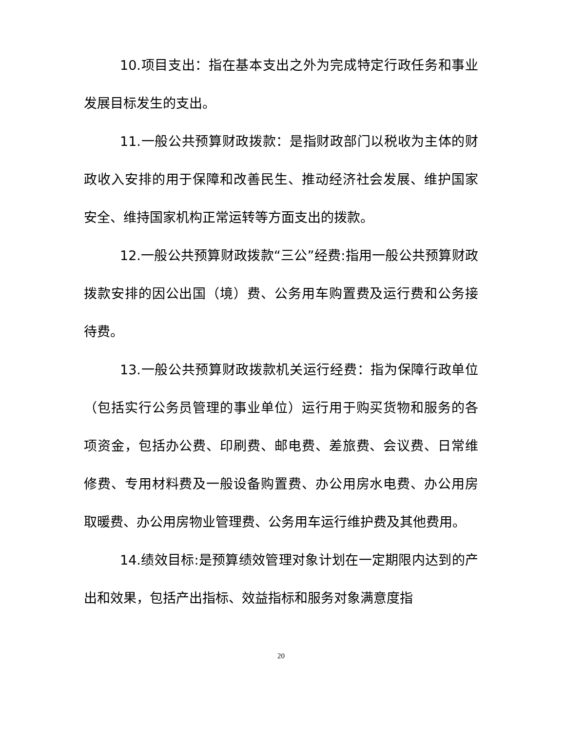10.项目支出：指在基本支出之外为完成特定行政任务和事业发展目标发生的支出。
11.一般公共预算财政拨款：是指财政部门以税收为主体的财政收入安排的用于保障和改善民生、推动经济社会发展、维护国家安全、维持国家机构正常运转等方面支出的拨款。
12.一般公共预算财政拨款“三公”经费:指用一般公共预算财政拨款安排的因公出国（境）费、公务用车购置费及运行费和公务接待费。
13.一般公共预算财政拨款机关运行经费：指为保障行政单位（包括实行公务员管理的事业单位）运行用于购买货物和服务的各项资金，包括办公费、印刷费、邮电费、差旅费、会议费、日常维修费、专用材料费及一般设备购置费、办公用房水电费、办公用房取暖费、办公用房物业管理费、公务用车运行维护费及其他费用。
14.绩效目标:是预算绩效管理对象计划在一定期限内达到的产出和效果，包括产出指标、效益指标和服务对象满意度指
20